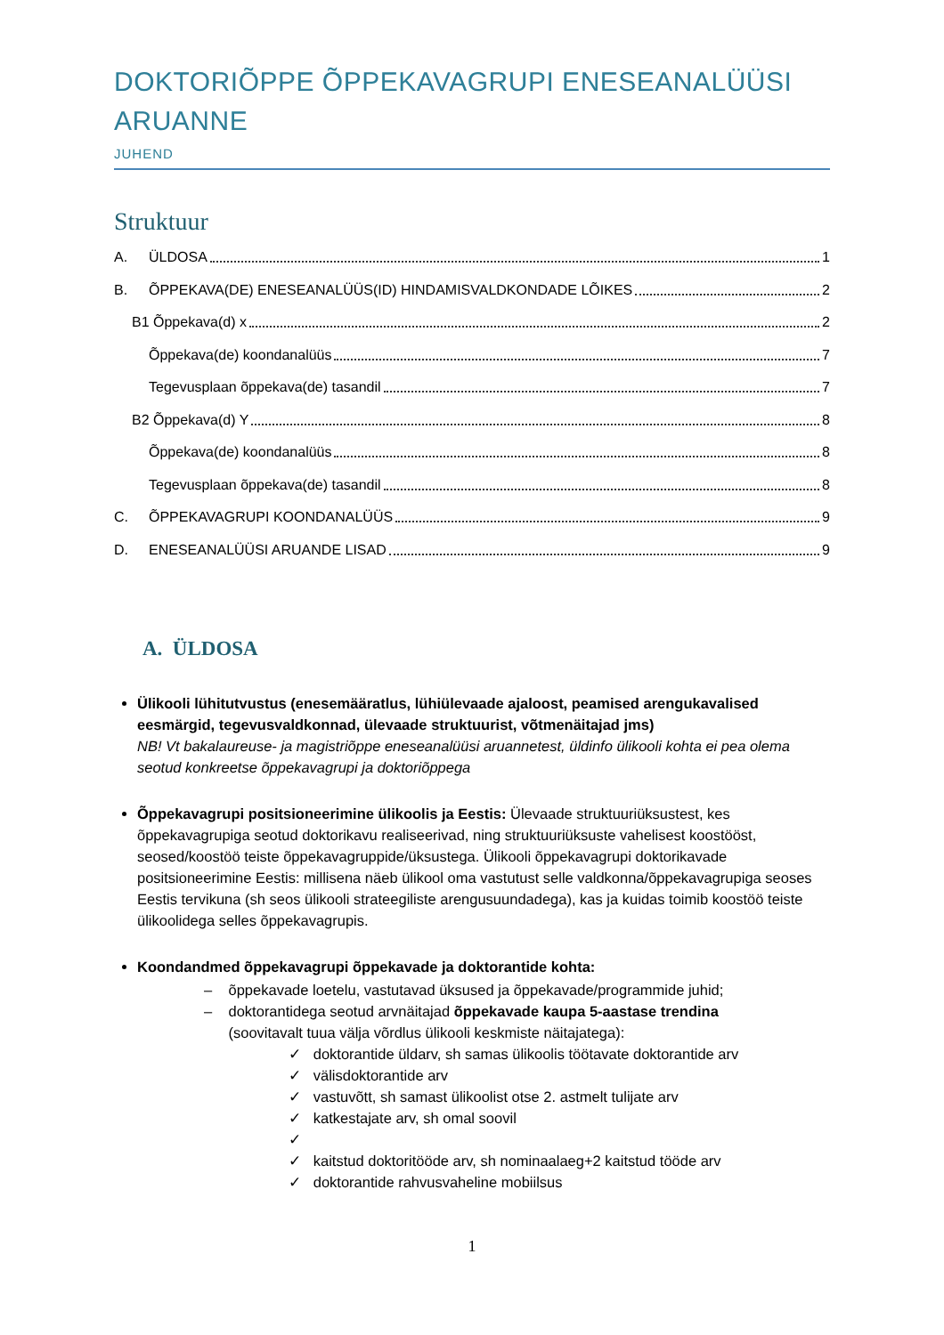DOKTORIÕPPE ÕPPEKAVAGRUPI ENESEANALÜÜSI ARUANNE
JUHEND
Struktuur
A. ÜLDOSA 1
B. ÕPPEKAVA(DE) ENESEANALÜÜS(ID) HINDAMISVALDKONDADE LÕIKES 2
B1 Õppekava(d) x 2
Õppekava(de) koondanalüüs 7
Tegevusplaan õppekava(de) tasandil 7
B2 Õppekava(d) Y 8
Õppekava(de) koondanalüüs 8
Tegevusplaan õppekava(de) tasandil 8
C. ÕPPEKAVAGRUPI KOONDANALÜÜS 9
D. ENESEANALÜÜSI ARUANDE LISAD 9
A. ÜLDOSA
Ülikooli lühitutvustus (enesemääratlus, lühiülevaade ajaloost, peamised arengukavalised eesmärgid, tegevusvaldkonnad, ülevaade struktuurist, võtmenäitajad jms)
NB! Vt bakalaureuse- ja magistriõppe eneseanalüüsi aruannetest, üldinfo ülikooli kohta ei pea olema seotud konkreetse õppekavagrupi ja doktoriõppega
Õppekavagrupi positsioneerimine ülikoolis ja Eestis: Ülevaade struktuuriüksustest, kes õppekavagrupiga seotud doktorikavu realiseerivad, ning struktuuriüksuste vahelisest koostööst, seosed/koostöö teiste õppekavagruppide/üksustega. Ülikooli õppekavagrupi doktorikavade positsioneerimine Eestis: millisena näeb ülikool oma vastutust selle valdkonna/õppekavagrupiga seoses Eestis tervikuna (sh seos ülikooli strateegiliste arengusuundadega), kas ja kuidas toimib koostöö teiste ülikoolidega selles õppekavagrupis.
Koondandmed õppekavagrupi õppekavade ja doktorantide kohta:
– õppekavade loetelu, vastutavad üksused ja õppekavade/programmide juhid;
– doktorantidega seotud arvnäitajad õppekavade kaupa 5-aastase trendina
(soovitavalt tuua välja võrdlus ülikooli keskmiste näitajatega):
✓ doktorantide üldarv, sh samas ülikoolis töötavate doktorantide arv
✓ välisdoktorantide arv
✓ vastuvõtt, sh samast ülikoolist otse 2. astmelt tulijate arv
✓ katkestajate arv, sh omal soovil
✓
✓ kaitstud doktoritööde arv, sh nominaalaeg+2 kaitstud tööde arv
✓ doktorantide rahvusvaheline mobiilsus
1